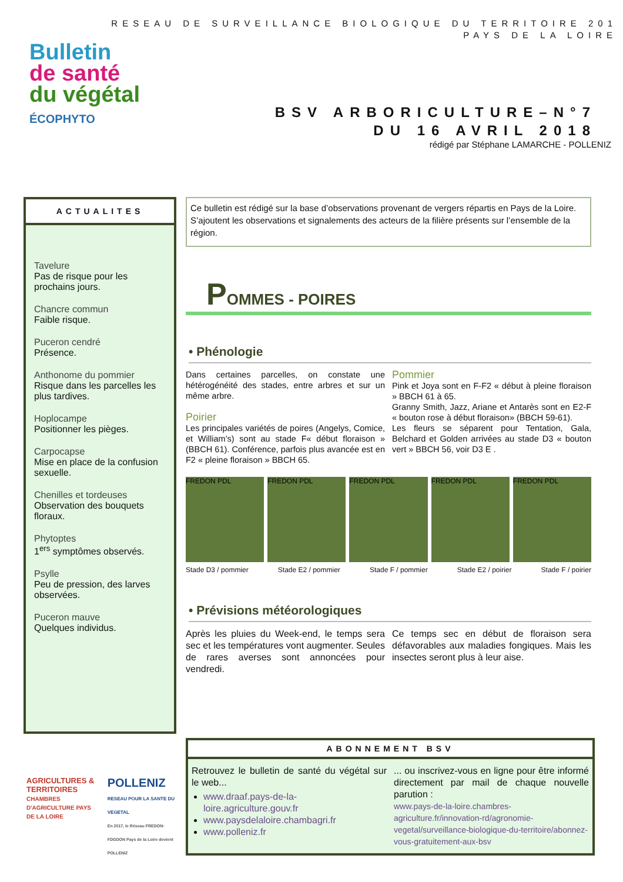RESEAU DE SURVEILLANCE BIOLOGIQUE DU TERRITOIRE 201
PAYS DE LA LOIRE
Bulletin
de santé
du végétal
ÉCOPHYTO
BSV ARBORICULTURE–N°7
DU 16 AVRIL 2018
rédigé par Stéphane LAMARCHE - POLLENIZ
ACTUALITES
Tavelure
Pas de risque pour les prochains jours.
Chancre commun
Faible risque.
Puceron cendré
Présence.
Anthonome du pommier
Risque dans les parcelles les plus tardives.
Hoplocampe
Positionner les pièges.
Carpocapse
Mise en place de la confusion sexuelle.
Chenilles et tordeuses
Observation des bouquets floraux.
Phytoptes
1<sup>ers</sup> symptômes observés.
Psylle
Peu de pression, des larves observées.
Puceron mauve
Quelques individus.
Ce bulletin est rédigé sur la base d’observations provenant de vergers répartis en Pays de la Loire. S’ajoutent les observations et signalements des acteurs de la filière présents sur l’ensemble de la région.
POMMES - POIRES
• Phénologie
Dans certaines parcelles, on constate une hétérogénéité des stades, entre arbres et sur un même arbre.
Poirier
Les principales variétés de poires (Angelys, Comice, et William’s) sont au stade F« début floraison » (BBCH 61). Conférence, parfois plus avancée est en F2 « pleine floraison » BBCH 65.
Pommier
Pink et Joya sont en F-F2 « début à pleine floraison » BBCH 61 à 65.
Granny Smith, Jazz, Ariane et Antarès sont en E2-F « bouton rose à début floraison» (BBCH 59-61).
Les fleurs se séparent pour Tentation, Gala, Belchard et Golden arrivées au stade D3 « bouton vert » BBCH 56, voir D3 E .
FREDON PDL FREDON PDL FREDON PDL FREDON PDL FREDON PDL
Stade D3 / pommier Stade E2 / pommier Stade F / pommier Stade E2 / poirier Stade F / poirier
• Prévisions météorologiques
Après les pluies du Week-end, le temps sera sec et les températures vont augmenter. Seules de rares averses sont annoncées pour vendredi.
Ce temps sec en début de floraison sera défavorables aux maladies fongiques. Mais les insectes seront plus à leur aise.
ABONNEMENT BSV
Retrouvez le bulletin de santé du végétal sur le web...
www.draaf.pays-de-la-loire.agriculture.gouv.fr
www.paysdelaloire.chambagri.fr
www.polleniz.fr
... ou inscrivez-vous en ligne pour être informé directement par mail de chaque nouvelle parution :
www.pays-de-la-loire.chambres-agriculture.fr/innovation-rd/agronomie-vegetal/surveillance-biologique-du-territoire/abonnez-vous-gratuitement-aux-bsv
AGRICULTURES & TERRITOIRES
CHAMBRES D'AGRICULTURE PAYS DE LA LOIRE
POLLENIZ
RESEAU POUR LA SANTE DU VEGETAL
En 2017, le Réseau FREDON-FDGDON Pays de la Loire devient POLLENIZ